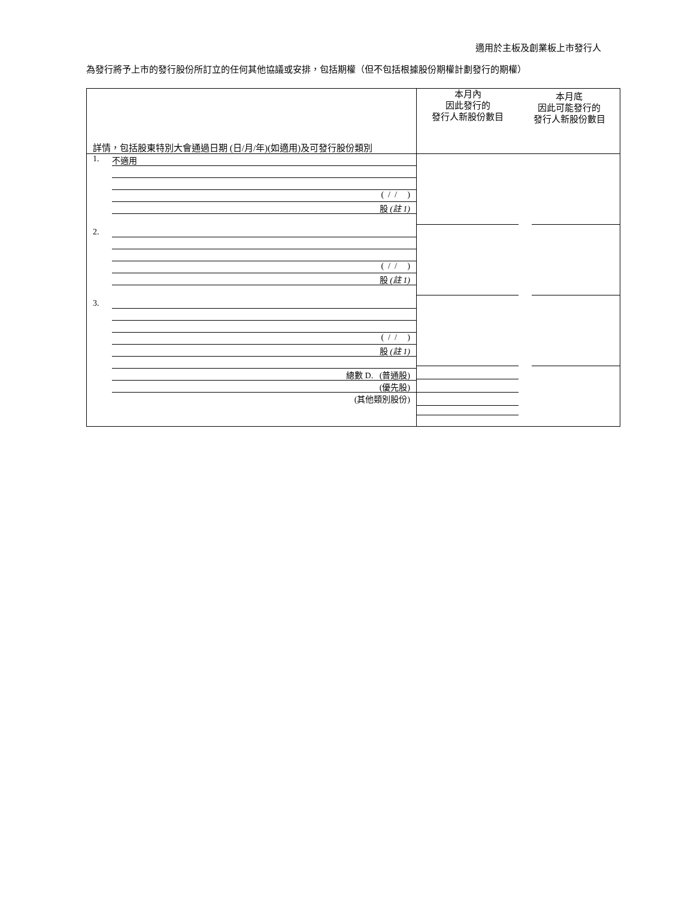適用於主板及創業板上市發行人
為發行將予上市的發行股份所訂立的任何其他協議或安排，包括期權（但不包括根據股份期權計劃發行的期權）
| 詳情，包括股東特別大會通過日期 (日/月/年)(如適用)及可發行股份類別 | 本月內 因此發行的 發行人新股份數目 本月底 因此可能發行的 發行人新股份數目 |
| 1. 不適用 ( / / ) 股 (註 1) 2. ( / / ) 股 (註 1) 3. ( / / ) 股 (註 1) 總數 D. (普通股) (優先股) (其他類別股份) | |